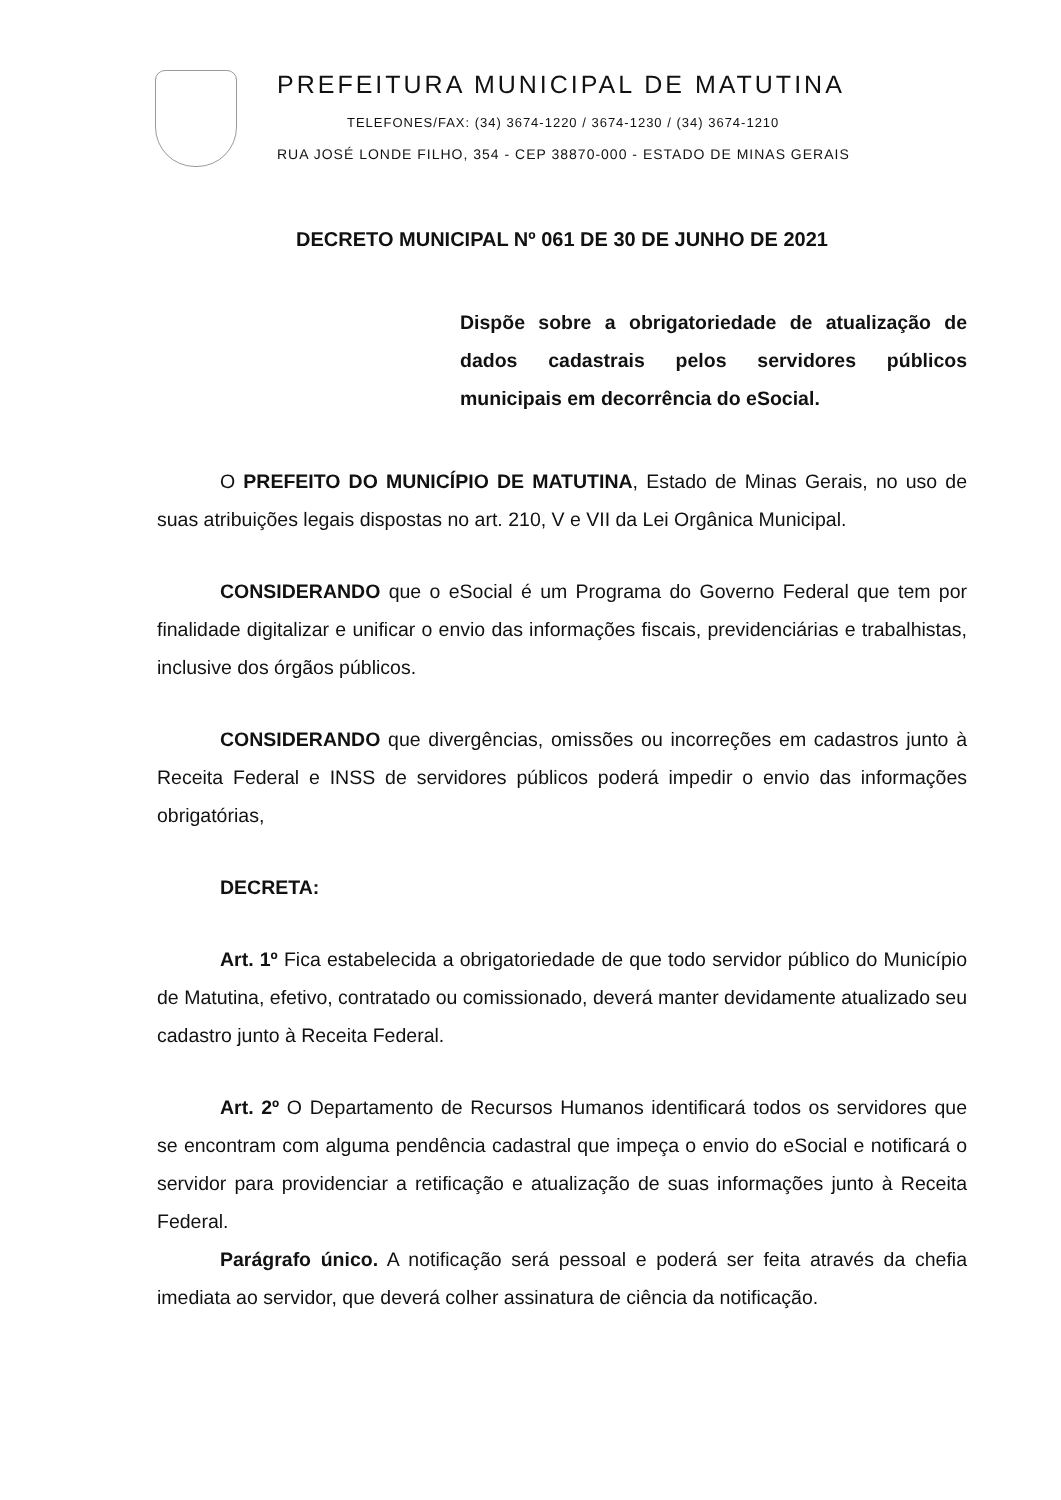PREFEITURA MUNICIPAL DE MATUTINA
TELEFONES/FAX: (34) 3674-1220 / 3674-1230 / (34) 3674-1210
RUA JOSÉ LONDE FILHO, 354 - CEP 38870-000 - ESTADO DE MINAS GERAIS
DECRETO MUNICIPAL Nº 061 DE 30 DE JUNHO DE 2021
Dispõe sobre a obrigatoriedade de atualização de dados cadastrais pelos servidores públicos municipais em decorrência do eSocial.
O PREFEITO DO MUNICÍPIO DE MATUTINA, Estado de Minas Gerais, no uso de suas atribuições legais dispostas no art. 210, V e VII da Lei Orgânica Municipal.
CONSIDERANDO que o eSocial é um Programa do Governo Federal que tem por finalidade digitalizar e unificar o envio das informações fiscais, previdenciárias e trabalhistas, inclusive dos órgãos públicos.
CONSIDERANDO que divergências, omissões ou incorreções em cadastros junto à Receita Federal e INSS de servidores públicos poderá impedir o envio das informações obrigatórias,
DECRETA:
Art. 1º Fica estabelecida a obrigatoriedade de que todo servidor público do Município de Matutina, efetivo, contratado ou comissionado, deverá manter devidamente atualizado seu cadastro junto à Receita Federal.
Art. 2º O Departamento de Recursos Humanos identificará todos os servidores que se encontram com alguma pendência cadastral que impeça o envio do eSocial e notificará o servidor para providenciar a retificação e atualização de suas informações junto à Receita Federal.
Parágrafo único. A notificação será pessoal e poderá ser feita através da chefia imediata ao servidor, que deverá colher assinatura de ciência da notificação.